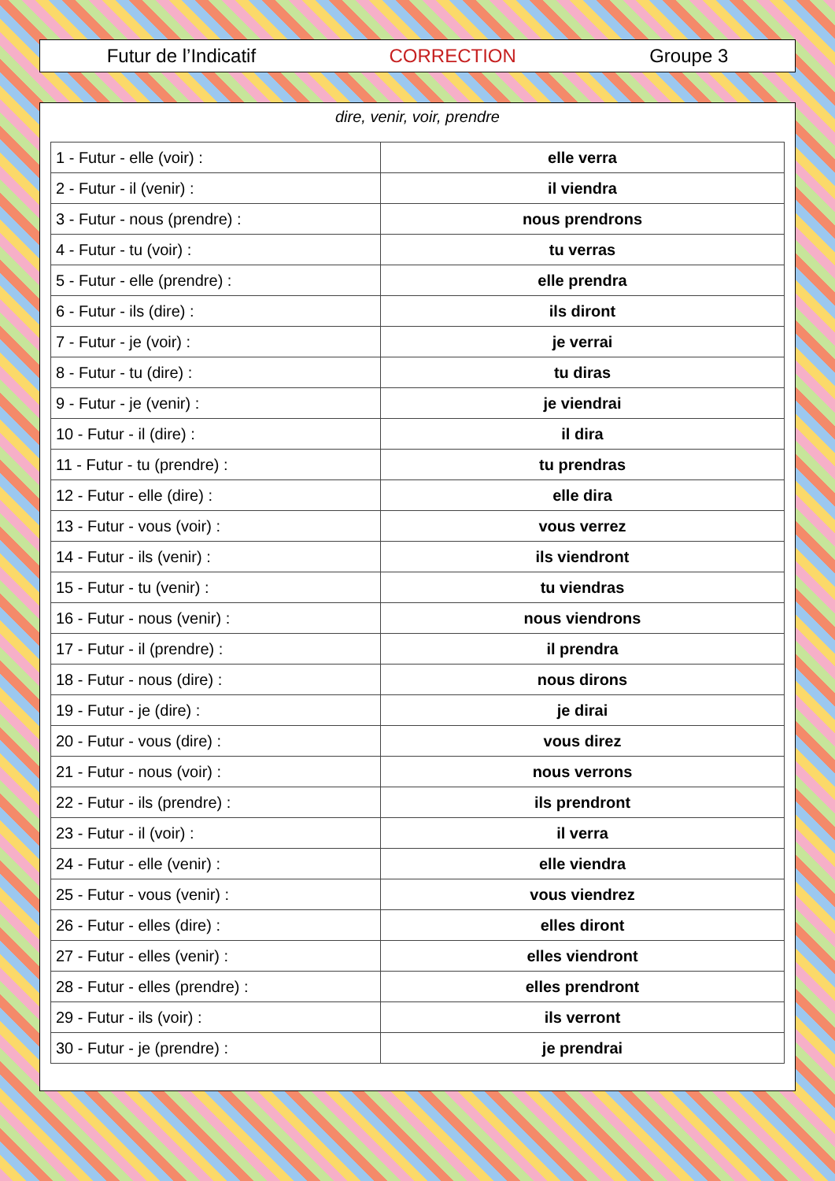Futur de l’Indicatif CORRECTION Groupe 3
dire, venir, voir, prendre
| 1 - Futur - elle (voir) : | elle verra |
| 2 - Futur - il (venir) : | il viendra |
| 3 - Futur - nous (prendre) : | nous prendrons |
| 4 - Futur - tu (voir) : | tu verras |
| 5 - Futur - elle (prendre) : | elle prendra |
| 6 - Futur - ils (dire) : | ils diront |
| 7 - Futur - je (voir) : | je verrai |
| 8 - Futur - tu (dire) : | tu diras |
| 9 - Futur - je (venir) : | je viendrai |
| 10 - Futur - il (dire) : | il dira |
| 11 - Futur - tu (prendre) : | tu prendras |
| 12 - Futur - elle (dire) : | elle dira |
| 13 - Futur - vous (voir) : | vous verrez |
| 14 - Futur - ils (venir) : | ils viendront |
| 15 - Futur - tu (venir) : | tu viendras |
| 16 - Futur - nous (venir) : | nous viendrons |
| 17 - Futur - il (prendre) : | il prendra |
| 18 - Futur - nous (dire) : | nous dirons |
| 19 - Futur - je (dire) : | je dirai |
| 20 - Futur - vous (dire) : | vous direz |
| 21 - Futur - nous (voir) : | nous verrons |
| 22 - Futur - ils (prendre) : | ils prendront |
| 23 - Futur - il (voir) : | il verra |
| 24 - Futur - elle (venir) : | elle viendra |
| 25 - Futur - vous (venir) : | vous viendrez |
| 26 - Futur - elles (dire) : | elles diront |
| 27 - Futur - elles (venir) : | elles viendront |
| 28 - Futur - elles (prendre) : | elles prendront |
| 29 - Futur - ils (voir) : | ils verront |
| 30 - Futur - je (prendre) : | je prendrai |